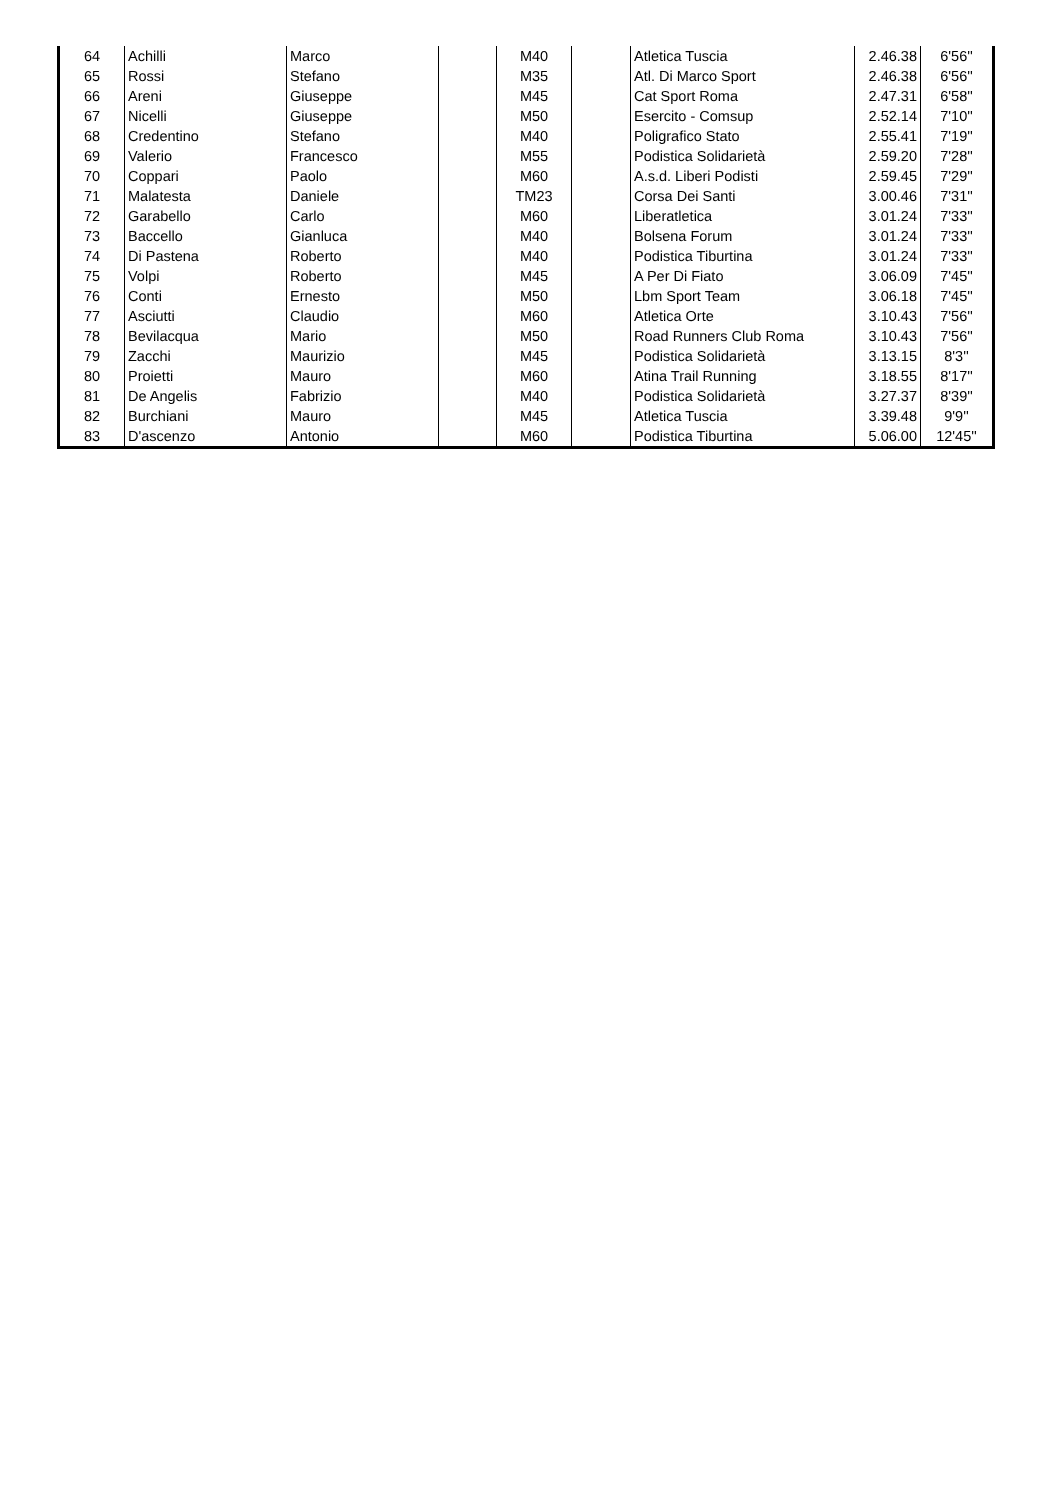| 64 | Achilli | Marco | | M40 | | Atletica Tuscia | 2.46.38 | 6'56'' |
| 65 | Rossi | Stefano | | M35 | | Atl. Di Marco Sport | 2.46.38 | 6'56'' |
| 66 | Areni | Giuseppe | | M45 | | Cat Sport Roma | 2.47.31 | 6'58'' |
| 67 | Nicelli | Giuseppe | | M50 | | Esercito - Comsup | 2.52.14 | 7'10'' |
| 68 | Credentino | Stefano | | M40 | | Poligrafico Stato | 2.55.41 | 7'19'' |
| 69 | Valerio | Francesco | | M55 | | Podistica Solidarietà | 2.59.20 | 7'28'' |
| 70 | Coppari | Paolo | | M60 | | A.s.d. Liberi Podisti | 2.59.45 | 7'29'' |
| 71 | Malatesta | Daniele | | TM23 | | Corsa Dei Santi | 3.00.46 | 7'31'' |
| 72 | Garabello | Carlo | | M60 | | Liberatletica | 3.01.24 | 7'33'' |
| 73 | Baccello | Gianluca | | M40 | | Bolsena Forum | 3.01.24 | 7'33'' |
| 74 | Di Pastena | Roberto | | M40 | | Podistica Tiburtina | 3.01.24 | 7'33'' |
| 75 | Volpi | Roberto | | M45 | | A Per Di Fiato | 3.06.09 | 7'45'' |
| 76 | Conti | Ernesto | | M50 | | Lbm Sport Team | 3.06.18 | 7'45'' |
| 77 | Asciutti | Claudio | | M60 | | Atletica Orte | 3.10.43 | 7'56'' |
| 78 | Bevilacqua | Mario | | M50 | | Road Runners Club Roma | 3.10.43 | 7'56'' |
| 79 | Zacchi | Maurizio | | M45 | | Podistica Solidarietà | 3.13.15 | 8'3'' |
| 80 | Proietti | Mauro | | M60 | | Atina Trail Running | 3.18.55 | 8'17'' |
| 81 | De Angelis | Fabrizio | | M40 | | Podistica Solidarietà | 3.27.37 | 8'39'' |
| 82 | Burchiani | Mauro | | M45 | | Atletica Tuscia | 3.39.48 | 9'9'' |
| 83 | D'ascenzo | Antonio | | M60 | | Podistica Tiburtina | 5.06.00 | 12'45'' |